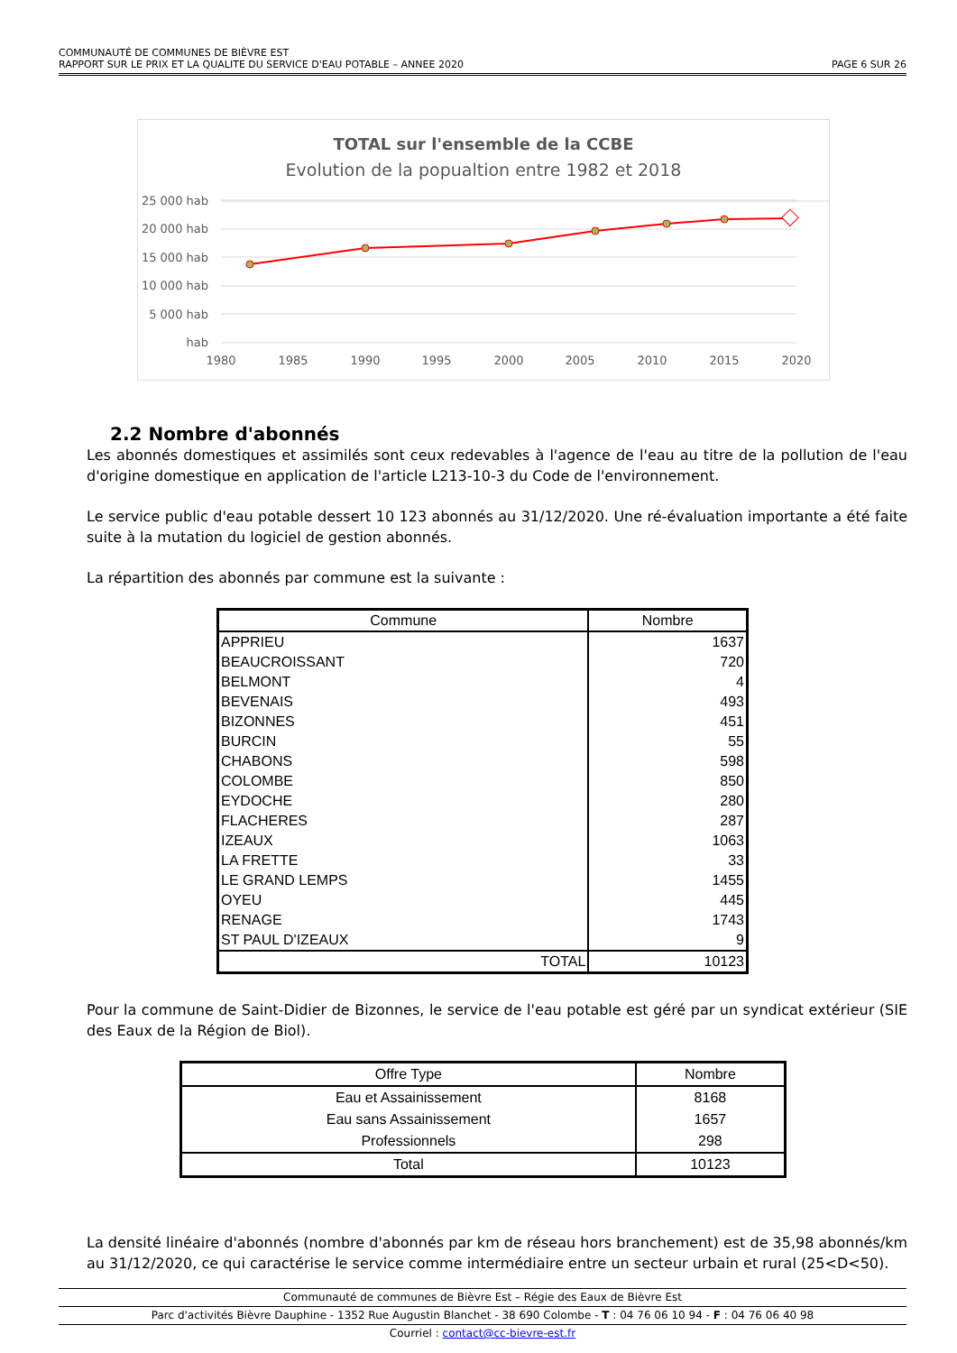COMMUNAUTÉ DE COMMUNES DE BIÈVRE EST
RAPPORT SUR LE PRIX ET LA QUALITE DU SERVICE D'EAU POTABLE – ANNEE 2020 PAGE 6 SUR 26
TOTAL sur l'ensemble de la CCBE
Evolution de la popualtion entre 1982 et 2018
25 000 hab
20 000 hab
15 000 hab
10 000 hab
5 000 hab
hab
1980
1985
1990
1995
2000
2005
2010
2015
2020
2.2 Nombre d'abonnés
Les abonnés domestiques et assimilés sont ceux redevables à l'agence de l'eau au titre de la pollution de l'eau d'origine domestique en application de l'article L213-10-3 du Code de l'environnement.
Le service public d'eau potable dessert 10 123 abonnés au 31/12/2020. Une ré-évaluation importante a été faite suite à la mutation du logiciel de gestion abonnés.
La répartition des abonnés par commune est la suivante :
| Commune | Nombre |
| --- | --- |
| APPRIEU | 1637 |
| BEAUCROISSANT | 720 |
| BELMONT | 4 |
| BEVENAIS | 493 |
| BIZONNES | 451 |
| BURCIN | 55 |
| CHABONS | 598 |
| COLOMBE | 850 |
| EYDOCHE | 280 |
| FLACHERES | 287 |
| IZEAUX | 1063 |
| LA FRETTE | 33 |
| LE GRAND LEMPS | 1455 |
| OYEU | 445 |
| RENAGE | 1743 |
| ST PAUL D'IZEAUX | 9 |
| TOTAL | 10123 |
Pour la commune de Saint-Didier de Bizonnes, le service de l'eau potable est géré par un syndicat extérieur (SIE des Eaux de la Région de Biol).
| Offre Type | Nombre |
| --- | --- |
| Eau et Assainissement | 8168 |
| Eau sans Assainissement | 1657 |
| Professionnels | 298 |
| Total | 10123 |
La densité linéaire d'abonnés (nombre d'abonnés par km de réseau hors branchement) est de 35,98 abonnés/km au 31/12/2020, ce qui caractérise le service comme intermédiaire entre un secteur urbain et rural (25<D<50).
Communauté de communes de Bièvre Est – Régie des Eaux de Bièvre Est
Parc d'activités Bièvre Dauphine - 1352 Rue Augustin Blanchet - 38 690 Colombe - T : 04 76 06 10 94 - F : 04 76 06 40 98
Courriel : contact@cc-bievre-est.fr